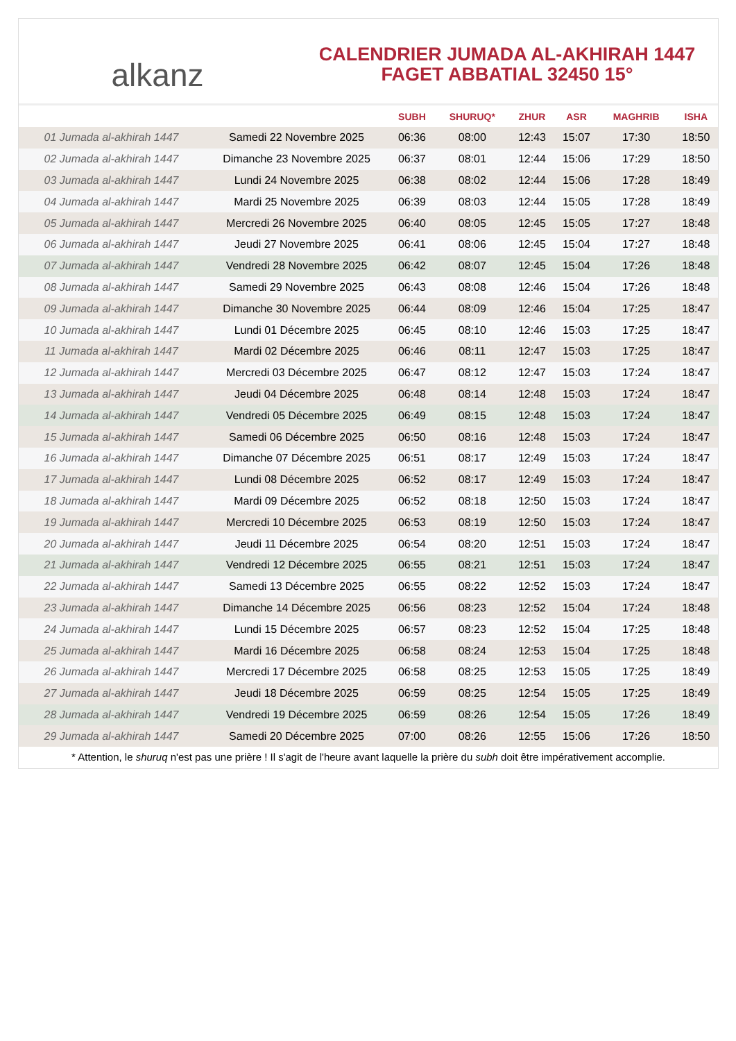alkanz
CALENDRIER JUMADA AL-AKHIRAH 1447
FAGET ABBATIAL 32450 15°
| | | SUBH | SHURUQ* | ZHUR | ASR | MAGHRIB | ISHA |
| --- | --- | --- | --- | --- | --- | --- | --- |
| 01 Jumada al-akhirah 1447 | Samedi 22 Novembre 2025 | 06:36 | 08:00 | 12:43 | 15:07 | 17:30 | 18:50 |
| 02 Jumada al-akhirah 1447 | Dimanche 23 Novembre 2025 | 06:37 | 08:01 | 12:44 | 15:06 | 17:29 | 18:50 |
| 03 Jumada al-akhirah 1447 | Lundi 24 Novembre 2025 | 06:38 | 08:02 | 12:44 | 15:06 | 17:28 | 18:49 |
| 04 Jumada al-akhirah 1447 | Mardi 25 Novembre 2025 | 06:39 | 08:03 | 12:44 | 15:05 | 17:28 | 18:49 |
| 05 Jumada al-akhirah 1447 | Mercredi 26 Novembre 2025 | 06:40 | 08:05 | 12:45 | 15:05 | 17:27 | 18:48 |
| 06 Jumada al-akhirah 1447 | Jeudi 27 Novembre 2025 | 06:41 | 08:06 | 12:45 | 15:04 | 17:27 | 18:48 |
| 07 Jumada al-akhirah 1447 | Vendredi 28 Novembre 2025 | 06:42 | 08:07 | 12:45 | 15:04 | 17:26 | 18:48 |
| 08 Jumada al-akhirah 1447 | Samedi 29 Novembre 2025 | 06:43 | 08:08 | 12:46 | 15:04 | 17:26 | 18:48 |
| 09 Jumada al-akhirah 1447 | Dimanche 30 Novembre 2025 | 06:44 | 08:09 | 12:46 | 15:04 | 17:25 | 18:47 |
| 10 Jumada al-akhirah 1447 | Lundi 01 Décembre 2025 | 06:45 | 08:10 | 12:46 | 15:03 | 17:25 | 18:47 |
| 11 Jumada al-akhirah 1447 | Mardi 02 Décembre 2025 | 06:46 | 08:11 | 12:47 | 15:03 | 17:25 | 18:47 |
| 12 Jumada al-akhirah 1447 | Mercredi 03 Décembre 2025 | 06:47 | 08:12 | 12:47 | 15:03 | 17:24 | 18:47 |
| 13 Jumada al-akhirah 1447 | Jeudi 04 Décembre 2025 | 06:48 | 08:14 | 12:48 | 15:03 | 17:24 | 18:47 |
| 14 Jumada al-akhirah 1447 | Vendredi 05 Décembre 2025 | 06:49 | 08:15 | 12:48 | 15:03 | 17:24 | 18:47 |
| 15 Jumada al-akhirah 1447 | Samedi 06 Décembre 2025 | 06:50 | 08:16 | 12:48 | 15:03 | 17:24 | 18:47 |
| 16 Jumada al-akhirah 1447 | Dimanche 07 Décembre 2025 | 06:51 | 08:17 | 12:49 | 15:03 | 17:24 | 18:47 |
| 17 Jumada al-akhirah 1447 | Lundi 08 Décembre 2025 | 06:52 | 08:17 | 12:49 | 15:03 | 17:24 | 18:47 |
| 18 Jumada al-akhirah 1447 | Mardi 09 Décembre 2025 | 06:52 | 08:18 | 12:50 | 15:03 | 17:24 | 18:47 |
| 19 Jumada al-akhirah 1447 | Mercredi 10 Décembre 2025 | 06:53 | 08:19 | 12:50 | 15:03 | 17:24 | 18:47 |
| 20 Jumada al-akhirah 1447 | Jeudi 11 Décembre 2025 | 06:54 | 08:20 | 12:51 | 15:03 | 17:24 | 18:47 |
| 21 Jumada al-akhirah 1447 | Vendredi 12 Décembre 2025 | 06:55 | 08:21 | 12:51 | 15:03 | 17:24 | 18:47 |
| 22 Jumada al-akhirah 1447 | Samedi 13 Décembre 2025 | 06:55 | 08:22 | 12:52 | 15:03 | 17:24 | 18:47 |
| 23 Jumada al-akhirah 1447 | Dimanche 14 Décembre 2025 | 06:56 | 08:23 | 12:52 | 15:04 | 17:24 | 18:48 |
| 24 Jumada al-akhirah 1447 | Lundi 15 Décembre 2025 | 06:57 | 08:23 | 12:52 | 15:04 | 17:25 | 18:48 |
| 25 Jumada al-akhirah 1447 | Mardi 16 Décembre 2025 | 06:58 | 08:24 | 12:53 | 15:04 | 17:25 | 18:48 |
| 26 Jumada al-akhirah 1447 | Mercredi 17 Décembre 2025 | 06:58 | 08:25 | 12:53 | 15:05 | 17:25 | 18:49 |
| 27 Jumada al-akhirah 1447 | Jeudi 18 Décembre 2025 | 06:59 | 08:25 | 12:54 | 15:05 | 17:25 | 18:49 |
| 28 Jumada al-akhirah 1447 | Vendredi 19 Décembre 2025 | 06:59 | 08:26 | 12:54 | 15:05 | 17:26 | 18:49 |
| 29 Jumada al-akhirah 1447 | Samedi 20 Décembre 2025 | 07:00 | 08:26 | 12:55 | 15:06 | 17:26 | 18:50 |
* Attention, le shuruq n'est pas une prière ! Il s'agit de l'heure avant laquelle la prière du subh doit être impérativement accomplie.